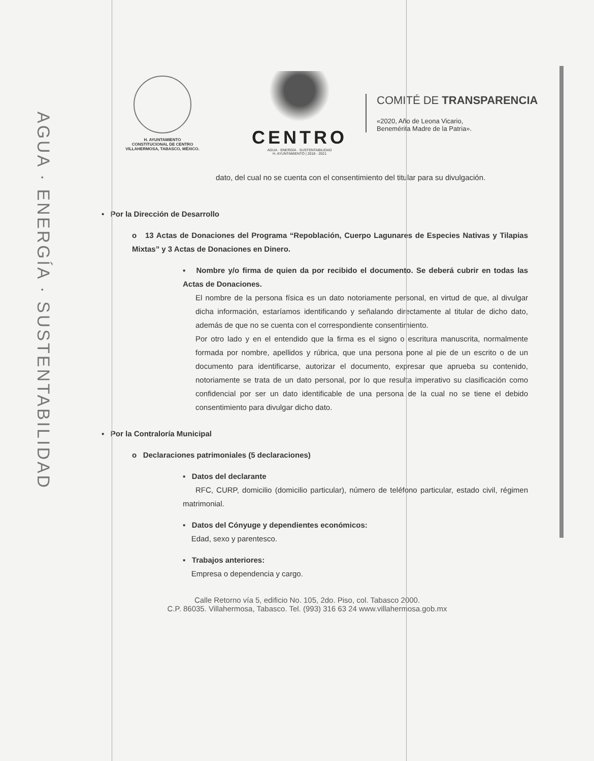AGUA · ENERGÍA · SUSTENTABILIDAD
H. AYUNTAMIENTO
CONSTITUCIONAL DE CENTRO
VILLAHERMOSA, TABASCO, MÉXICO.
CENTRO
AGUA · ENERGÍA · SUSTENTABILIDAD
H. AYUNTAMIENTO | 2018 - 2021
COMITÉ DE TRANSPARENCIA
«2020, Año de Leona Vicario,
Benemérita Madre de la Patria».
dato, del cual no se cuenta con el consentimiento del titular para su divulgación.
• Por la Dirección de Desarrollo
o 13 Actas de Donaciones del Programa “Repoblación, Cuerpo Lagunares de Especies Nativas y Tilapias Mixtas” y 3 Actas de Donaciones en Dinero.
▪ Nombre y/o firma de quien da por recibido el documento. Se deberá cubrir en todas las Actas de Donaciones.
El nombre de la persona física es un dato notoriamente personal, en virtud de que, al divulgar dicha información, estaríamos identificando y señalando directamente al titular de dicho dato, además de que no se cuenta con el correspondiente consentimiento.
Por otro lado y en el entendido que la firma es el signo o escritura manuscrita, normalmente formada por nombre, apellidos y rúbrica, que una persona pone al pie de un escrito o de un documento para identificarse, autorizar el documento, expresar que aprueba su contenido, notoriamente se trata de un dato personal, por lo que resulta imperativo su clasificación como confidencial por ser un dato identificable de una persona de la cual no se tiene el debido consentimiento para divulgar dicho dato.
▪ Por la Contraloría Municipal
o Declaraciones patrimoniales (5 declaraciones)
▪ Datos del declarante
RFC, CURP, domicilio (domicilio particular), número de teléfono particular, estado civil, régimen matrimonial.
▪ Datos del Cónyuge y dependientes económicos:
Edad, sexo y parentesco.
▪ Trabajos anteriores:
Empresa o dependencia y cargo.
Calle Retorno vía 5, edificio No. 105, 2do. Piso, col. Tabasco 2000.
C.P. 86035. Villahermosa, Tabasco. Tel. (993) 316 63 24 www.villahermosa.gob.mx